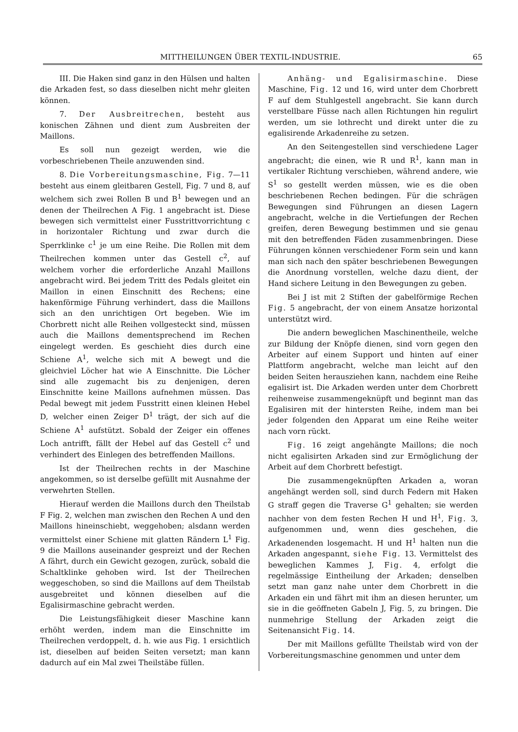MITTHEILUNGEN ÜBER TEXTIL-INDUSTRIE. 65
III. Die Haken sind ganz in den Hülsen und halten die Arkaden fest, so dass dieselben nicht mehr gleiten können.
7. Der Ausbreitrechen, besteht aus konischen Zähnen und dient zum Ausbreiten der Maillons.
Es soll nun gezeigt werden, wie die vorbeschriebenen Theile anzuwenden sind.
8. Die Vorbereitungsmaschine, Fig. 7—11 besteht aus einem gleitbaren Gestell, Fig. 7 und 8, auf welchem sich zwei Rollen B und B<sup>1</sup> bewegen und an denen der Theilrechen A Fig. 1 angebracht ist. Diese bewegen sich vermittelst einer Fusstrittvorrichtung c in horizontaler Richtung und zwar durch die Sperrklinke c<sup>1</sup> je um eine Reihe. Die Rollen mit dem Theilrechen kommen unter das Gestell c<sup>2</sup>, auf welchem vorher die erforderliche Anzahl Maillons angebracht wird. Bei jedem Tritt des Pedals gleitet ein Maillon in einen Einschnitt des Rechens; eine hakenförmige Führung verhindert, dass die Maillons sich an den unrichtigen Ort begeben. Wie im Chorbrett nicht alle Reihen vollgesteckt sind, müssen auch die Maillons dementsprechend im Rechen eingelegt werden. Es geschieht dies durch eine Schiene A<sup>1</sup>, welche sich mit A bewegt und die gleichviel Löcher hat wie A Einschnitte. Die Löcher sind alle zugemacht bis zu denjenigen, deren Einschnitte keine Maillons aufnehmen müssen. Das Pedal bewegt mit jedem Fusstritt einen kleinen Hebel D, welcher einen Zeiger D<sup>1</sup> trägt, der sich auf die Schiene A<sup>1</sup> aufstützt. Sobald der Zeiger ein offenes Loch antrifft, fällt der Hebel auf das Gestell c<sup>2</sup> und verhindert des Einlegen des betreffenden Maillons.
Ist der Theilrechen rechts in der Maschine angekommen, so ist derselbe gefüllt mit Ausnahme der verwehrten Stellen.
Hierauf werden die Maillons durch den Theilstab F Fig. 2, welchen man zwischen den Rechen A und den Maillons hineinschiebt, weggehoben; alsdann werden vermittelst einer Schiene mit glatten Rändern L<sup>1</sup> Fig. 9 die Maillons auseinander gespreizt und der Rechen A fährt, durch ein Gewicht gezogen, zurück, sobald die Schaltklinke gehoben wird. Ist der Theilrechen weggeschoben, so sind die Maillons auf dem Theilstab ausgebreitet und können dieselben auf die Egalisirmaschine gebracht werden.
Die Leistungsfähigkeit dieser Maschine kann erhöht werden, indem man die Einschnitte im Theilrechen verdoppelt, d. h. wie aus Fig. 1 ersichtlich ist, dieselben auf beiden Seiten versetzt; man kann dadurch auf ein Mal zwei Theilstäbe füllen.
Anhäng- und Egalisirmaschine. Diese Maschine, Fig. 12 und 16, wird unter dem Chorbrett F auf dem Stuhlgestell angebracht. Sie kann durch verstellbare Füsse nach allen Richtungen hin regulirt werden, um sie lothrecht und direkt unter die zu egalisirende Arkadenreihe zu setzen.
An den Seitengestellen sind verschiedene Lager angebracht; die einen, wie R und R<sup>1</sup>, kann man in vertikaler Richtung verschieben, während andere, wie S<sup>1</sup> so gestellt werden müssen, wie es die oben beschriebenen Rechen bedingen. Für die schrägen Bewegungen sind Führungen an diesen Lagern angebracht, welche in die Vertiefungen der Rechen greifen, deren Bewegung bestimmen und sie genau mit den betreffenden Fäden zusammenbringen. Diese Führungen können verschiedener Form sein und kann man sich nach den später beschriebenen Bewegungen die Anordnung vorstellen, welche dazu dient, der Hand sichere Leitung in den Bewegungen zu geben.
Bei J ist mit 2 Stiften der gabelförmige Rechen Fig. 5 angebracht, der von einem Ansatze horizontal unterstützt wird.
Die andern beweglichen Maschinentheile, welche zur Bildung der Knöpfe dienen, sind vorn gegen den Arbeiter auf einem Support und hinten auf einer Plattform angebracht, welche man leicht auf den beiden Seiten herausziehen kann, nachdem eine Reihe egalisirt ist. Die Arkaden werden unter dem Chorbrett reihenweise zusammengeknüpft und beginnt man das Egalisiren mit der hintersten Reihe, indem man bei jeder folgenden den Apparat um eine Reihe weiter nach vorn rückt.
Fig. 16 zeigt angehängte Maillons; die noch nicht egalisirten Arkaden sind zur Ermöglichung der Arbeit auf dem Chorbrett befestigt.
Die zusammengeknüpften Arkaden a, woran angehängt werden soll, sind durch Federn mit Haken G straff gegen die Traverse G<sup>1</sup> gehalten; sie werden nachher von dem festen Rechen H und H<sup>1</sup>, Fig. 3, aufgenommen und, wenn dies geschehen, die Arkadenenden losgemacht. H und H<sup>1</sup> halten nun die Arkaden angespannt, siehe Fig. 13. Vermittelst des beweglichen Kammes J, Fig. 4, erfolgt die regelmässige Eintheilung der Arkaden; denselben setzt man ganz nahe unter dem Chorbrett in die Arkaden ein und fährt mit ihm an diesen herunter, um sie in die geöffneten Gabeln J, Fig. 5, zu bringen. Die nunmehrige Stellung der Arkaden zeigt die Seitenansicht Fig. 14.
Der mit Maillons gefüllte Theilstab wird von der Vorbereitungsmaschine genommen und unter dem